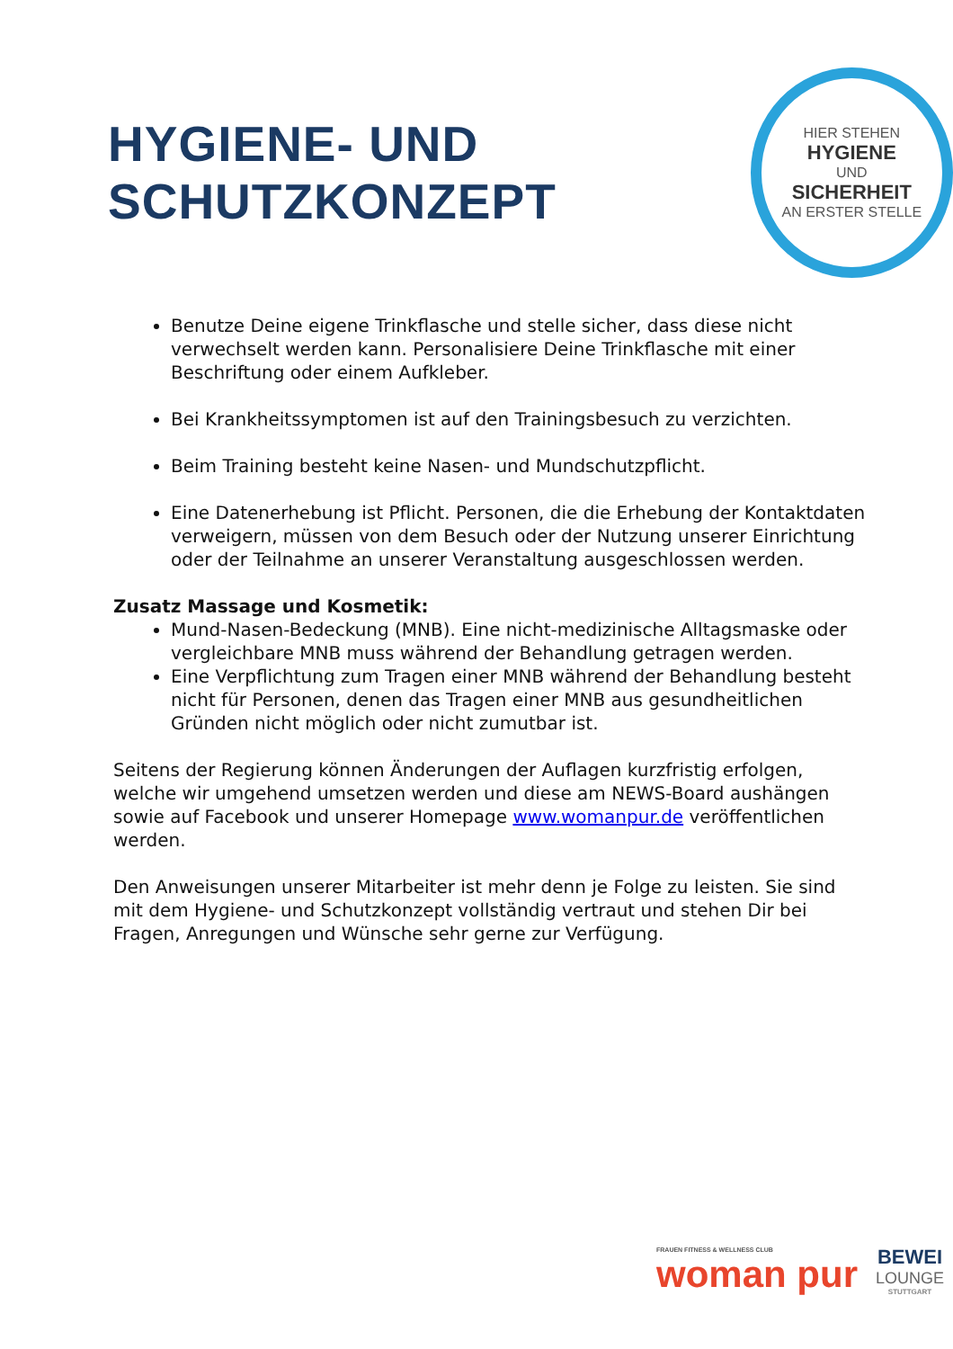HYGIENE- UND SCHUTZKONZEPT
HIER STEHEN
HYGIENE
UND
SICHERHEIT
AN ERSTER STELLE
Benutze Deine eigene Trinkflasche und stelle sicher, dass diese nicht verwechselt werden kann. Personalisiere Deine Trinkflasche mit einer Beschriftung oder einem Aufkleber.
Bei Krankheitssymptomen ist auf den Trainingsbesuch zu verzichten.
Beim Training besteht keine Nasen- und Mundschutzpflicht.
Eine Datenerhebung ist Pflicht. Personen, die die Erhebung der Kontaktdaten verweigern, müssen von dem Besuch oder der Nutzung unserer Einrichtung oder der Teilnahme an unserer Veranstaltung ausgeschlossen werden.
Zusatz Massage und Kosmetik:
Mund-Nasen-Bedeckung (MNB). Eine nicht-medizinische Alltagsmaske oder vergleichbare MNB muss während der Behandlung getragen werden.
Eine Verpflichtung zum Tragen einer MNB während der Behandlung besteht nicht für Personen, denen das Tragen einer MNB aus gesundheitlichen Gründen nicht möglich oder nicht zumutbar ist.
Seitens der Regierung können Änderungen der Auflagen kurzfristig erfolgen, welche wir umgehend umsetzen werden und diese am NEWS-Board aushängen sowie auf Facebook und unserer Homepage www.womanpur.de veröffentlichen werden.
Den Anweisungen unserer Mitarbeiter ist mehr denn je Folge zu leisten. Sie sind mit dem Hygiene- und Schutzkonzept vollständig vertraut und stehen Dir bei Fragen, Anregungen und Wünsche sehr gerne zur Verfügung.
FRAUEN FITNESS & WELLNESS CLUB
woman pur
BEWEI
LOUNGE
STUTTGART